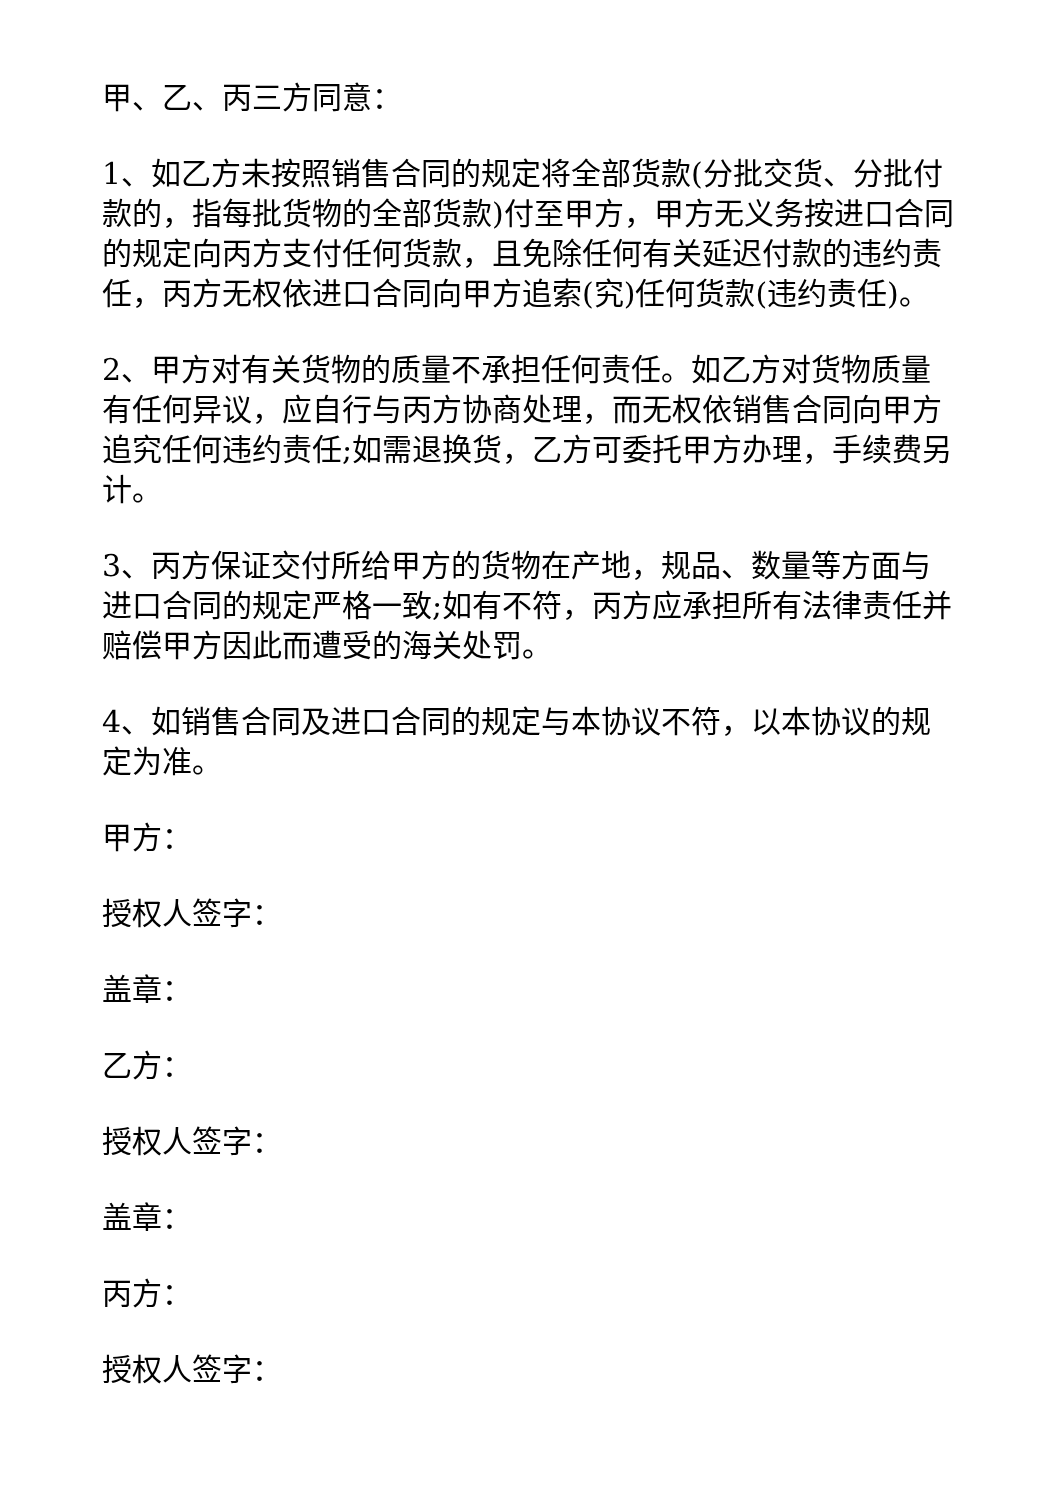甲、乙、丙三方同意：
1、如乙方未按照销售合同的规定将全部货款(分批交货、分批付款的，指每批货物的全部货款)付至甲方，甲方无义务按进口合同的规定向丙方支付任何货款，且免除任何有关延迟付款的违约责任，丙方无权依进口合同向甲方追索(究)任何货款(违约责任)。
2、甲方对有关货物的质量不承担任何责任。如乙方对货物质量有任何异议，应自行与丙方协商处理，而无权依销售合同向甲方追究任何违约责任;如需退换货，乙方可委托甲方办理，手续费另计。
3、丙方保证交付所给甲方的货物在产地，规品、数量等方面与进口合同的规定严格一致;如有不符，丙方应承担所有法律责任并赔偿甲方因此而遭受的海关处罚。
4、如销售合同及进口合同的规定与本协议不符，以本协议的规定为准。
甲方：
授权人签字：
盖章：
乙方：
授权人签字：
盖章：
丙方：
授权人签字：